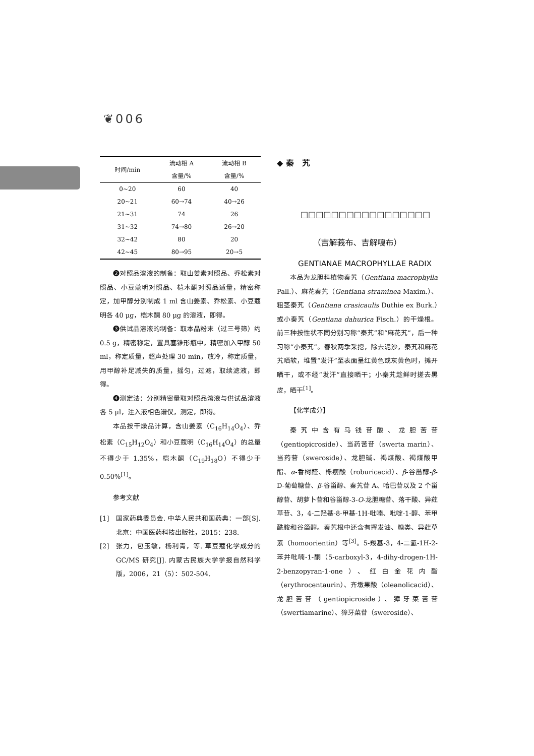❦006
| 时间/min | 流动相 A | 流动相 B |
| --- | --- | --- |
| | 含量/% | 含量/% |
| 0~20 | 60 | 40 |
| 20~21 | 60→74 | 40→26 |
| 21~31 | 74 | 26 |
| 31~32 | 74→80 | 26→20 |
| 32~42 | 80 | 20 |
| 42~45 | 80→95 | 20→5 |
❷对照品溶液的制备：取山姜素对照品、乔松素对照品、小豆蔻明对照品、桤木酮对照品适量，精密称定，加甲醇分别制成 1 ml 含山姜素、乔松素、小豆蔻明各 40 μg，桤木酮 80 μg 的溶液，即得。
❸供试品溶液的制备：取本品粉末（过三号筛）约 0.5 g，精密称定，置具塞锥形瓶中，精密加入甲醇 50 ml，称定质量，超声处理 30 min，放冷，称定质量，用甲醇补足减失的质量，摇匀，过滤，取续滤液，即得。
❹测定法：分别精密量取对照品溶液与供试品溶液各 5 μl，注入液相色谱仪，测定，即得。
本品按干燥品计算，含山姜素（C<sub>16</sub>H<sub>14</sub>O<sub>4</sub>）、乔松素（C<sub>15</sub>H<sub>12</sub>O<sub>4</sub>）和小豆蔻明（C<sub>16</sub>H<sub>14</sub>O<sub>4</sub>）的总量不得少于 1.35%，桤木酮（C<sub>19</sub>H<sub>18</sub>O）不得少于 0.50%<sup>[1]</sup>。
参考文献
[1] 国家药典委员会. 中华人民共和国药典：一部[S]. 北京：中国医药科技出版社，2015：238.
[2] 张力，包玉敏，杨利青，等. 草豆蔻化学成分的 GC/MS 研究[J]. 内蒙古民族大学学报自然科学版，2006，21（5）：502-504.
◆ 秦　艽
□□□□□□□□□□□□□□□□□（吉解莪布、吉解嘎布）
GENTIANAE MACROPHYLLAE RADIX
本品为龙胆科植物秦艽（Gentiana macrophylla Pall.）、麻花秦艽（Gentiana straminea Maxim.）、粗茎秦艽（Gentiana crasicaulis Duthie ex Burk.）或小秦艽（Gentiana dahurica Fisch.）的干燥根。前三种按性状不同分别习称“秦艽”和“麻花艽”，后一种习称“小秦艽”。春秋两季采挖，除去泥沙，秦艽和麻花艽晒软，堆置“发汗”至表面呈红黄色或灰黄色时，摊开晒干，或不经“发汗”直接晒干；小秦艽趁鲜时搓去黑皮，晒干<sup>[1]</sup>。
【化学成分】
秦艽中含有马钱苷酸、龙胆苦苷（gentiopicroside）、当药苦苷（swerta marin）、当药苷（sweroside）、龙胆碱、褐煤酸、褐煤酸甲酯、α-香树醛、栎瘿酸（roburicacid）、β-谷甾醇-β-D-葡萄糖苷、β-谷甾醇、秦艽苷 A、哈巴苷以及 2 个甾醇苷、胡萝卜苷和谷甾醇-3-O-龙胆糖苷、落干酸、异荭草苷、3，4-二羟基-8-甲基-1H-吡喃、吡啶-1-醇、苯甲酰胺和谷甾醇。秦艽根中还含有挥发油、糖类、异荭草素（homoorientin）等<sup>[3]</sup>。5-羧基-3，4-二氢-1H-2-苯并吡喃-1-酮（5-carboxyl-3，4-dihy-drogen-1H-2-benzopyran-1-one）、红白金花内酯（erythrocentaurin）、齐墩果酸（oleanolicacid）、龙胆苦苷（gentiopicroside）、獐牙菜苦苷（swertiamarine）、獐牙菜苷（sweroside）、